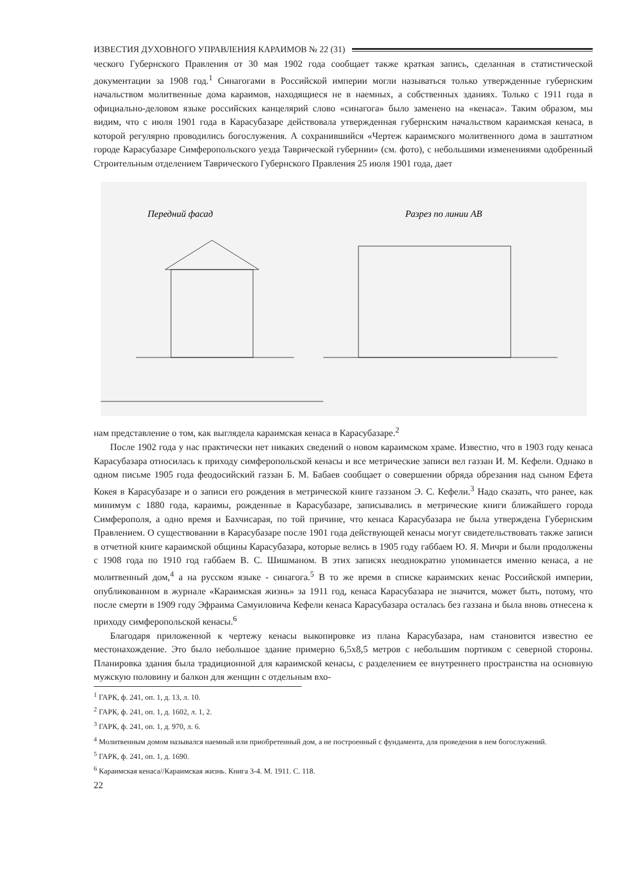ИЗВЕСТИЯ ДУХОВНОГО УПРАВЛЕНИЯ КАРАИМОВ № 22 (31)
ческого Губернского Правления от 30 мая 1902 года сообщает также краткая запись, сделанная в статистической документации за 1908 год.<sup>1</sup> Синагогами в Российской империи могли называться только утвержденные губернским начальством молитвенные дома караимов, находящиеся не в наемных, а собственных зданиях. Только с 1911 года в официально-деловом языке российских канцелярий слово «синагога» было заменено на «кенаса». Таким образом, мы видим, что с июля 1901 года в Карасубазаре действовала утвержденная губернским начальством караимская кенаса, в которой регулярно проводились богослужения. А сохранившийся «Чертеж караимского молитвенного дома в заштатном городе Карасубазаре Симферопольского уезда Таврической губернии» (см. фото), с небольшими изменениями одобренный Строительным отделением Таврического Губернского Правления 25 июля 1901 года, дает
Передний фасад
Разрез по линии АВ
нам представление о том, как выглядела караимская кенаса в Карасубазаре.<sup>2</sup>
После 1902 года у нас практически нет никаких сведений о новом караимском храме. Известно, что в 1903 году кенаса Карасубазара относилась к приходу симферопольской кенасы и все метрические записи вел газзан И. М. Кефели. Однако в одном письме 1905 года феодосийский газзан Б. М. Бабаев сообщает о совершении обряда обрезания над сыном Ефета Кокея в Карасубазаре и о записи его рождения в метрической книге газзаном Э. С. Кефели.<sup>3</sup> Надо сказать, что ранее, как минимум с 1880 года, караимы, рожденные в Карасубазаре, записывались в метрические книги ближайшего города Симферополя, а одно время и Бахчисарая, по той причине, что кенаса Карасубазара не была утверждена Губернским Правлением. О существовании в Карасубазаре после 1901 года действующей кенасы могут свидетельствовать также записи в отчетной книге караимской общины Карасубазара, которые велись в 1905 году габбаем Ю. Я. Мичри и были продолжены с 1908 года по 1910 год габбаем В. С. Шишманом. В этих записях неоднократно упоминается именно кенаса, а не молитвенный дом,<sup>4</sup> а на русском языке - синагога.<sup>5</sup> В то же время в списке караимских кенас Российской империи, опубликованном в журнале «Караимская жизнь» за 1911 год, кенаса Карасубазара не значится, может быть, потому, что после смерти в 1909 году Эфраима Самуиловича Кефели кенаса Карасубазара осталась без газзана и была вновь отнесена к приходу симферопольской кенасы.<sup>6</sup>
Благодаря приложенной к чертежу кенасы выкопировке из плана Карасубазара, нам становится известно ее местонахождение. Это было небольшое здание примерно 6,5х8,5 метров с небольшим портиком с северной стороны. Планировка здания была традиционной для караимской кенасы, с разделением ее внутреннего пространства на основную мужскую половину и балкон для женщин с отдельным вхо-
<sup>1</sup> ГАРК, ф. 241, оп. 1, д. 13, л. 10.
<sup>2</sup> ГАРК, ф. 241, оп. 1, д. 1602, л. 1, 2.
<sup>3</sup> ГАРК, ф. 241, оп. 1, д. 970, л. 6.
<sup>4</sup> Молитвенным домом назывался наемный или приобретенный дом, а не построенный с фундамента, для проведения в нем богослужений.
<sup>5</sup> ГАРК, ф. 241, оп. 1, д. 1690.
<sup>6</sup> Караимская кенаса//Караимская жизнь. Книга 3-4. М. 1911. С. 118.
22